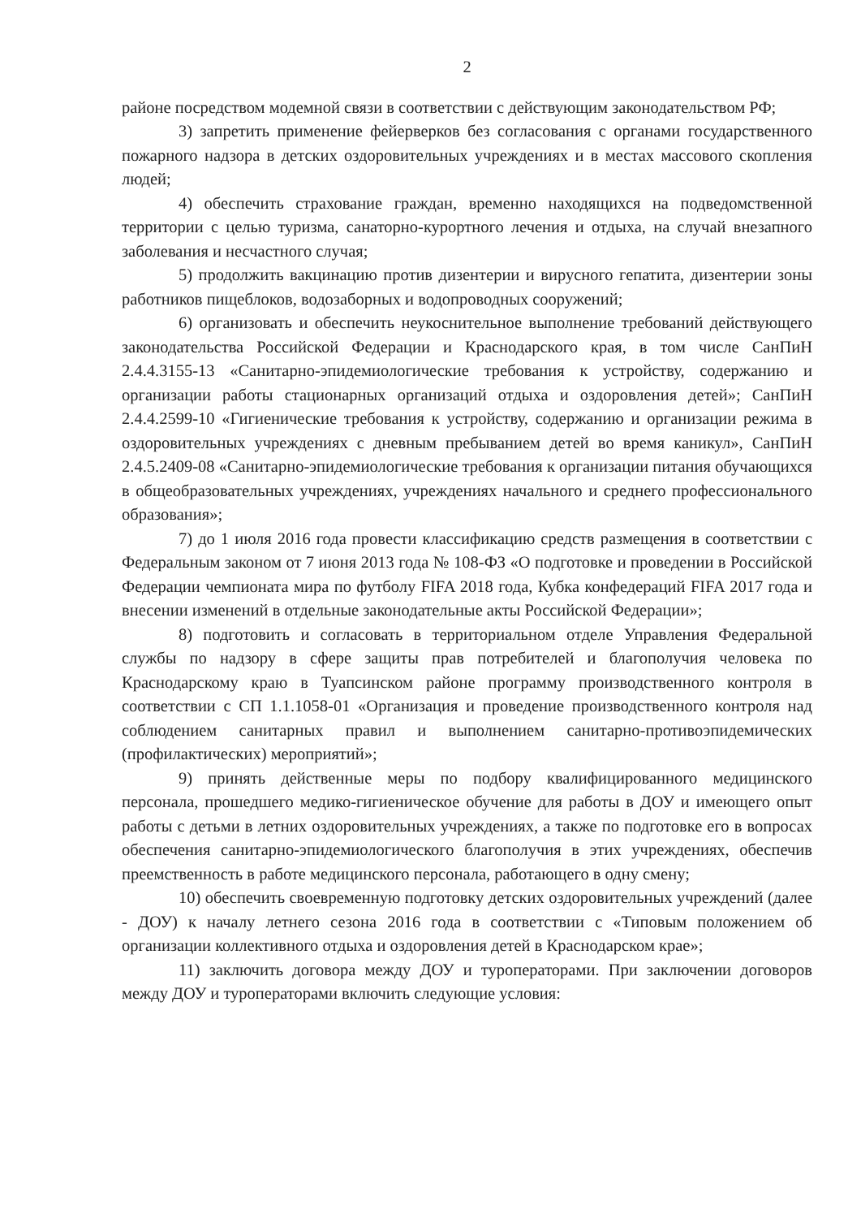2
районе посредством модемной связи в соответствии с действующим законодательством РФ;
3) запретить применение фейерверков без согласования с органами государственного пожарного надзора в детских оздоровительных учреждениях и в местах массового скопления людей;
4) обеспечить страхование граждан, временно находящихся на подведомственной территории с целью туризма, санаторно-курортного лечения и отдыха, на случай внезапного заболевания и несчастного случая;
5) продолжить вакцинацию против дизентерии и вирусного гепатита, дизентерии зоны работников пищеблоков, водозаборных и водопроводных сооружений;
6) организовать и обеспечить неукоснительное выполнение требований действующего законодательства Российской Федерации и Краснодарского края, в том числе СанПиН 2.4.4.3155-13 «Санитарно-эпидемиологические требования к устройству, содержанию и организации работы стационарных организаций отдыха и оздоровления детей»; СанПиН 2.4.4.2599-10 «Гигиенические требования к устройству, содержанию и организации режима в оздоровительных учреждениях с дневным пребыванием детей во время каникул», СанПиН 2.4.5.2409-08 «Санитарно-эпидемиологические требования к организации питания обучающихся в общеобразовательных учреждениях, учреждениях начального и среднего профессионального образования»;
7) до 1 июля 2016 года провести классификацию средств размещения в соответствии с Федеральным законом от 7 июня 2013 года № 108-ФЗ «О подготовке и проведении в Российской Федерации чемпионата мира по футболу FIFA 2018 года, Кубка конфедераций FIFA 2017 года и внесении изменений в отдельные законодательные акты Российской Федерации»;
8) подготовить и согласовать в территориальном отделе Управления Федеральной службы по надзору в сфере защиты прав потребителей и благополучия человека по Краснодарскому краю в Туапсинском районе программу производственного контроля в соответствии с СП 1.1.1058-01 «Организация и проведение производственного контроля над соблюдением санитарных правил и выполнением санитарно-противоэпидемических (профилактических) мероприятий»;
9) принять действенные меры по подбору квалифицированного медицинского персонала, прошедшего медико-гигиеническое обучение для работы в ДОУ и имеющего опыт работы с детьми в летних оздоровительных учреждениях, а также по подготовке его в вопросах обеспечения санитарно-эпидемиологического благополучия в этих учреждениях, обеспечив преемственность в работе медицинского персонала, работающего в одну смену;
10) обеспечить своевременную подготовку детских оздоровительных учреждений (далее - ДОУ) к началу летнего сезона 2016 года в соответствии с «Типовым положением об организации коллективного отдыха и оздоровления детей в Краснодарском крае»;
11) заключить договора между ДОУ и туроператорами. При заключении договоров между ДОУ и туроператорами включить следующие условия: